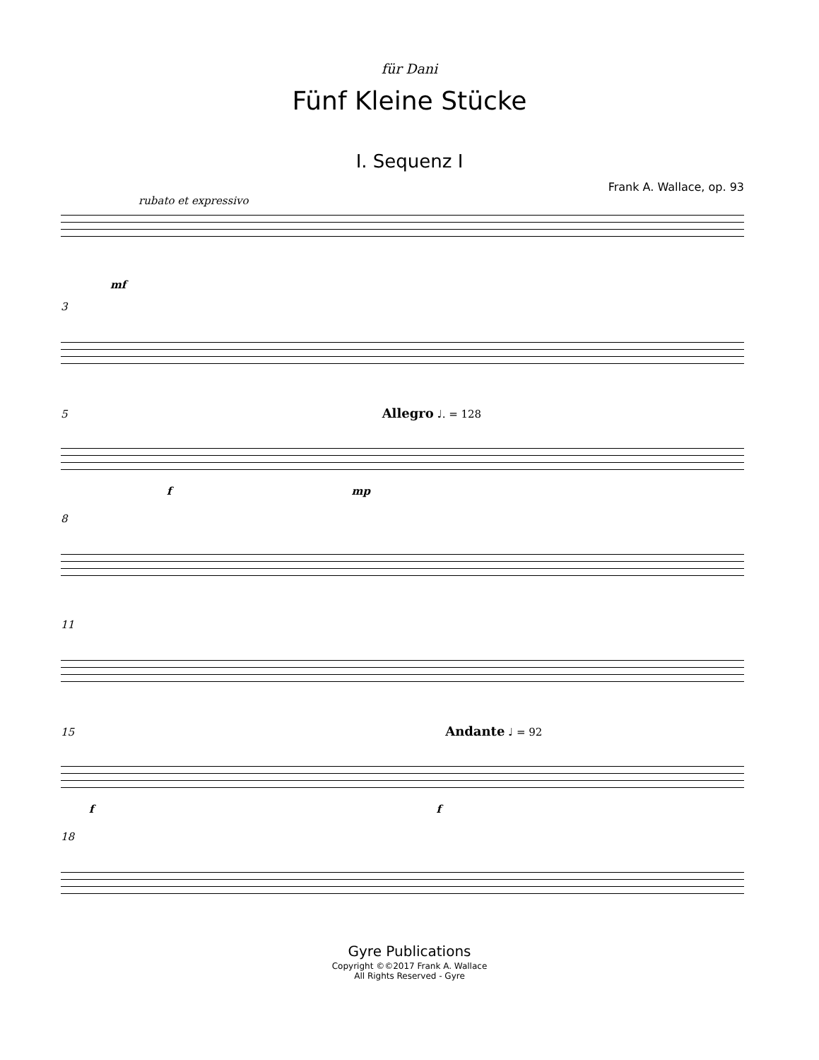für Dani
Fünf Kleine Stücke
I. Sequenz I
Frank A. Wallace, op. 93
rubato et expressivo
mf
3
5 Allegro ♩. = 128
f mp
8
11
15 Andante ♩ = 92
f f
18
Gyre Publications
Copyright ©©2017 Frank A. Wallace
All Rights Reserved - Gyre